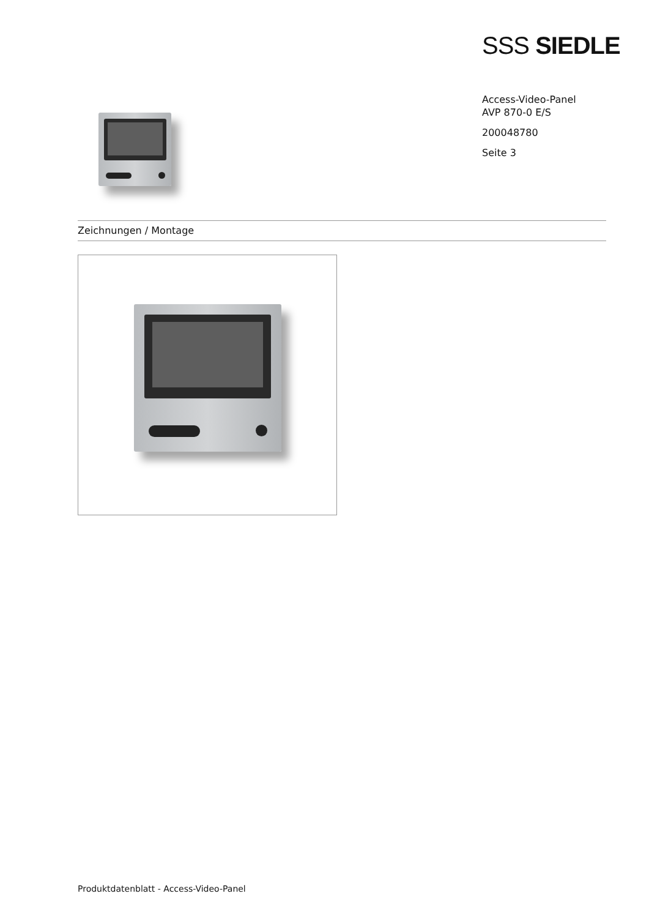SSS SIEDLE
Access-Video-Panel
AVP 870-0 E/S
200048780
Seite 3
Zeichnungen / Montage
Produktdatenblatt - Access-Video-Panel